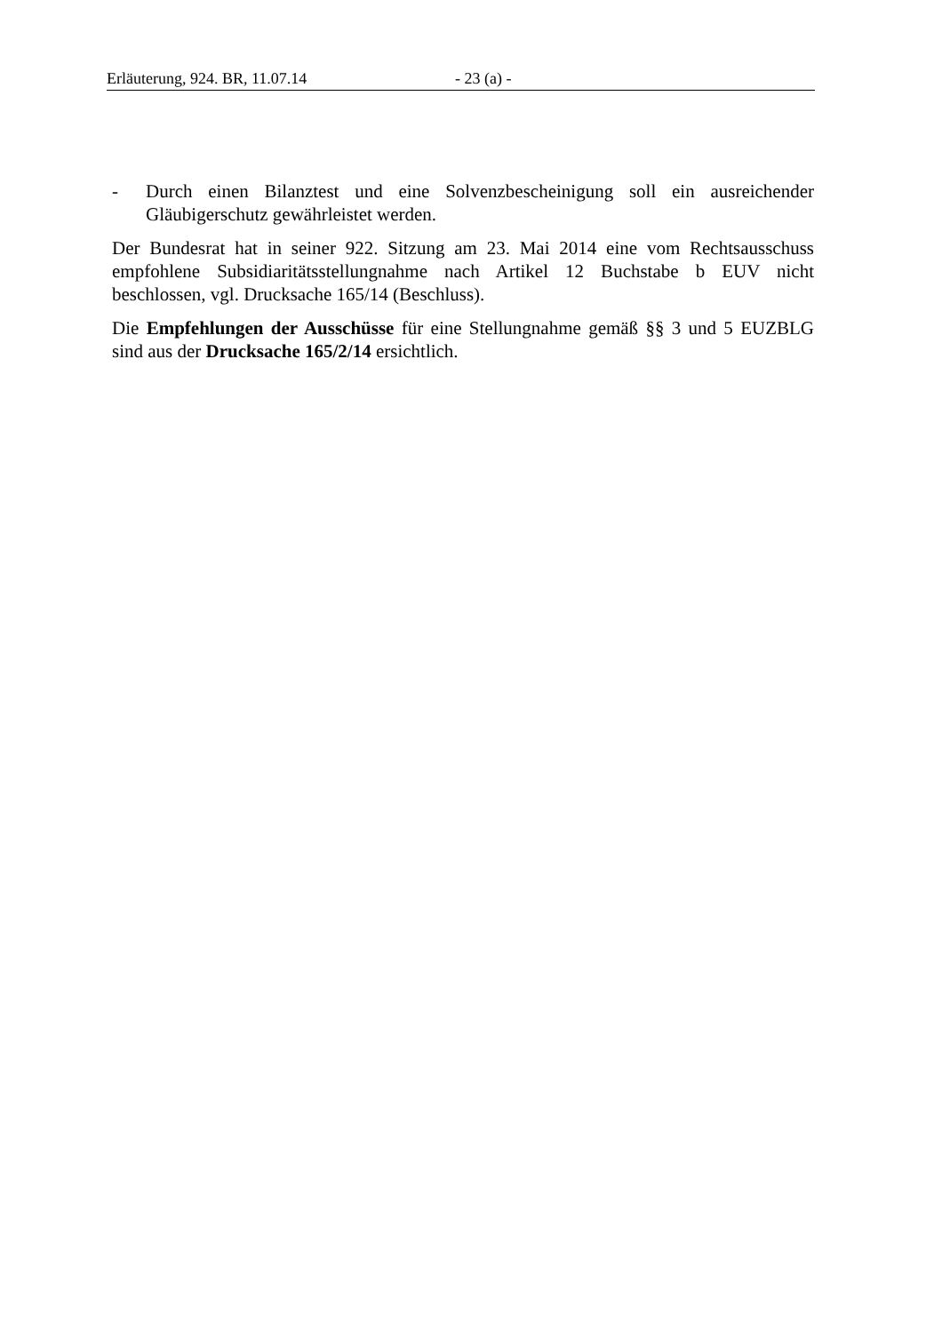Erläuterung, 924. BR, 11.07.14 - 23 (a) -
- Durch einen Bilanztest und eine Solvenzbescheinigung soll ein ausreichender Gläubigerschutz gewährleistet werden.
Der Bundesrat hat in seiner 922. Sitzung am 23. Mai 2014 eine vom Rechts­ausschuss empfohlene Subsidiaritätsstellungnahme nach Artikel 12 Buchstabe b EUV nicht beschlossen, vgl. Drucksache 165/14 (Beschluss).
Die Empfehlungen der Ausschüsse für eine Stellungnahme gemäß §§ 3 und 5 EUZBLG sind aus der Drucksache 165/2/14 ersichtlich.